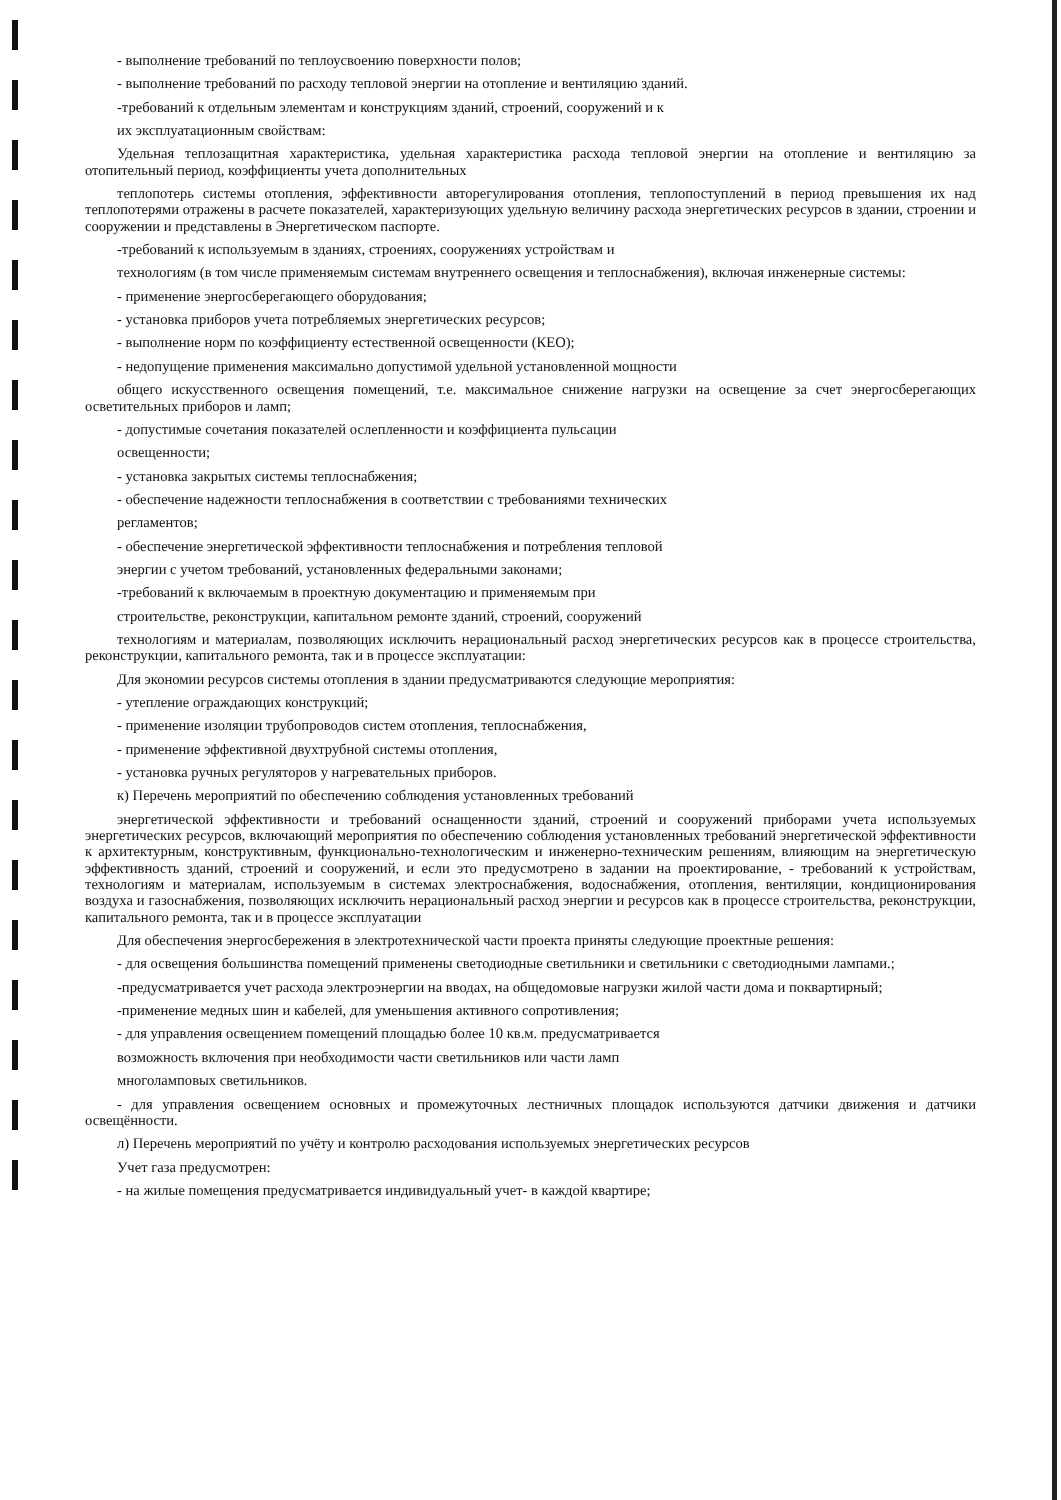- выполнение требований по теплоусвоению поверхности полов;
- выполнение требований по расходу тепловой энергии на отопление и вентиляцию зданий.
-требований к отдельным элементам и конструкциям зданий, строений, сооружений и к
их эксплуатационным свойствам:
Удельная теплозащитная характеристика, удельная характеристика расхода тепловой энергии на отопление и вентиляцию за отопительный период, коэффициенты учета дополнительных
теплопотерь системы отопления, эффективности авторегулирования отопления, теплопоступлений в период превышения их над теплопотерями отражены в расчете показателей, характеризующих удельную величину расхода энергетических ресурсов в здании, строении и сооружении и представлены в Энергетическом паспорте.
-требований к используемым в зданиях, строениях, сооружениях устройствам и
технологиям (в том числе применяемым системам внутреннего освещения и теплоснабжения), включая инженерные системы:
- применение энергосберегающего оборудования;
- установка приборов учета потребляемых энергетических ресурсов;
- выполнение норм по коэффициенту естественной освещенности (КЕО);
- недопущение применения максимально допустимой удельной установленной мощности
общего искусственного освещения помещений, т.е. максимальное снижение нагрузки на освещение за счет энергосберегающих осветительных приборов и ламп;
- допустимые сочетания показателей ослепленности и коэффициента пульсации
освещенности;
- установка закрытых системы теплоснабжения;
- обеспечение надежности теплоснабжения в соответствии с требованиями технических
регламентов;
- обеспечение энергетической эффективности теплоснабжения и потребления тепловой
энергии с учетом требований, установленных федеральными законами;
-требований к включаемым в проектную документацию и применяемым при
строительстве, реконструкции, капитальном ремонте зданий, строений, сооружений
технологиям и материалам, позволяющих исключить нерациональный расход энергетических ресурсов как в процессе строительства, реконструкции, капитального ремонта, так и в процессе эксплуатации:
Для экономии ресурсов системы отопления в здании предусматриваются следующие мероприятия:
- утепление ограждающих конструкций;
- применение изоляции трубопроводов систем отопления, теплоснабжения,
- применение эффективной двухтрубной системы отопления,
- установка ручных регуляторов у нагревательных приборов.
к) Перечень мероприятий по обеспечению соблюдения установленных требований
энергетической эффективности и требований оснащенности зданий, строений и сооружений приборами учета используемых энергетических ресурсов, включающий мероприятия по обеспечению соблюдения установленных требований энергетической эффективности к архитектурным, конструктивным, функционально-технологическим и инженерно-техническим решениям, влияющим на энергетическую эффективность зданий, строений и сооружений, и если это предусмотрено в задании на проектирование, - требований к устройствам, технологиям и материалам, используемым в системах электроснабжения, водоснабжения, отопления, вентиляции, кондиционирования воздуха и газоснабжения, позволяющих исключить нерациональный расход энергии и ресурсов как в процессе строительства, реконструкции, капитального ремонта, так и в процессе эксплуатации
Для обеспечения энергосбережения в электротехнической части проекта приняты следующие проектные решения:
- для освещения большинства помещений применены светодиодные светильники и светильники с светодиодными лампами.;
-предусматривается учет расхода электроэнергии на вводах, на общедомовые нагрузки жилой части дома и поквартирный;
-применение медных шин и кабелей, для уменьшения активного сопротивления;
- для управления освещением помещений площадью более 10 кв.м. предусматривается
возможность включения при необходимости части светильников или части ламп
многоламповых светильников.
- для управления освещением основных и промежуточных лестничных площадок используются датчики движения и датчики освещённости.
л) Перечень мероприятий по учёту и контролю расходования используемых энергетических ресурсов
Учет газа предусмотрен:
- на жилые помещения предусматривается индивидуальный учет- в каждой квартире;